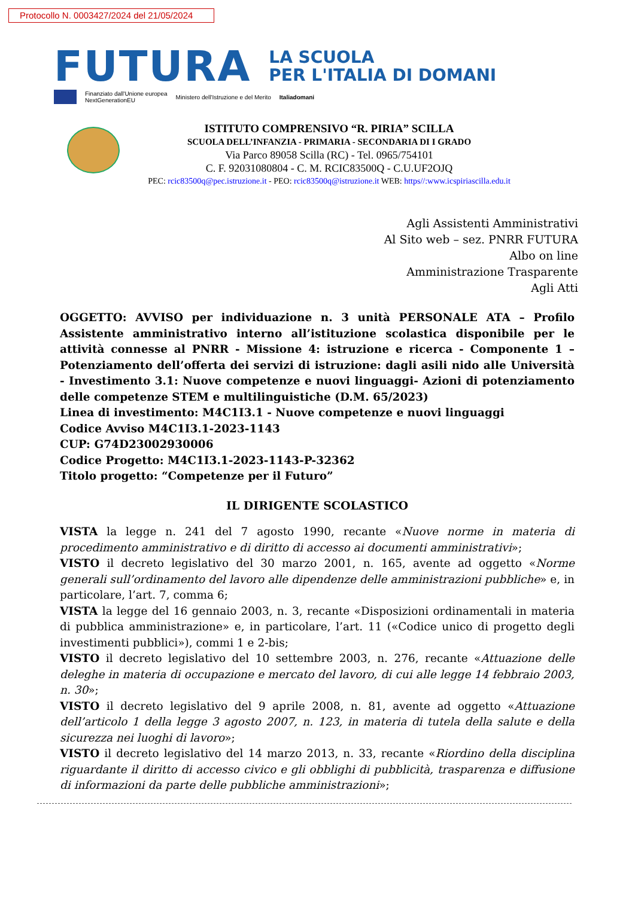Protocollo N. 0003427/2024 del 21/05/2024
FUTURA
LA SCUOLA
PER L'ITALIA DI DOMANI
Finanziato dall'Unione europea
NextGenerationEU Ministero dell'Istruzione e del Merito Italiadomani
ISTITUTO COMPRENSIVO “R. PIRIA” SCILLA
SCUOLA DELL’INFANZIA - PRIMARIA - SECONDARIA DI I GRADO
Via Parco 89058 Scilla (RC) - Tel. 0965/754101
C. F. 92031080804 - C. M. RCIC83500Q - C.U.UF2OJQ
PEC: rcic83500q@pec.istruzione.it - PEO: rcic83500q@istruzione.it WEB: https//:www.icspiriascilla.edu.it
Agli Assistenti Amministrativi
Al Sito web – sez. PNRR FUTURA
Albo on line
Amministrazione Trasparente
Agli Atti
OGGETTO: AVVISO per individuazione n. 3 unità PERSONALE ATA – Profilo Assistente amministrativo interno all’istituzione scolastica disponibile per le attività connesse al PNRR - Missione 4: istruzione e ricerca - Componente 1 – Potenziamento dell’offerta dei servizi di istruzione: dagli asili nido alle Università - Investimento 3.1: Nuove competenze e nuovi linguaggi- Azioni di potenziamento delle competenze STEM e multilinguistiche (D.M. 65/2023)
Linea di investimento: M4C1I3.1 - Nuove competenze e nuovi linguaggi
Codice Avviso M4C1I3.1-2023-1143
CUP: G74D23002930006
Codice Progetto: M4C1I3.1-2023-1143-P-32362
Titolo progetto: “Competenze per il Futuro”
IL DIRIGENTE SCOLASTICO
VISTA la legge n. 241 del 7 agosto 1990, recante «Nuove norme in materia di procedimento amministrativo e di diritto di accesso ai documenti amministrativi»;
VISTO il decreto legislativo del 30 marzo 2001, n. 165, avente ad oggetto «Norme generali sull’ordinamento del lavoro alle dipendenze delle amministrazioni pubbliche» e, in particolare, l’art. 7, comma 6;
VISTA la legge del 16 gennaio 2003, n. 3, recante «Disposizioni ordinamentali in materia di pubblica amministrazione» e, in particolare, l’art. 11 («Codice unico di progetto degli investimenti pubblici»), commi 1 e 2-bis;
VISTO il decreto legislativo del 10 settembre 2003, n. 276, recante «Attuazione delle deleghe in materia di occupazione e mercato del lavoro, di cui alle legge 14 febbraio 2003, n. 30»;
VISTO il decreto legislativo del 9 aprile 2008, n. 81, avente ad oggetto «Attuazione dell’articolo 1 della legge 3 agosto 2007, n. 123, in materia di tutela della salute e della sicurezza nei luoghi di lavoro»;
VISTO il decreto legislativo del 14 marzo 2013, n. 33, recante «Riordino della disciplina riguardante il diritto di accesso civico e gli obblighi di pubblicità, trasparenza e diffusione di informazioni da parte delle pubbliche amministrazioni»;